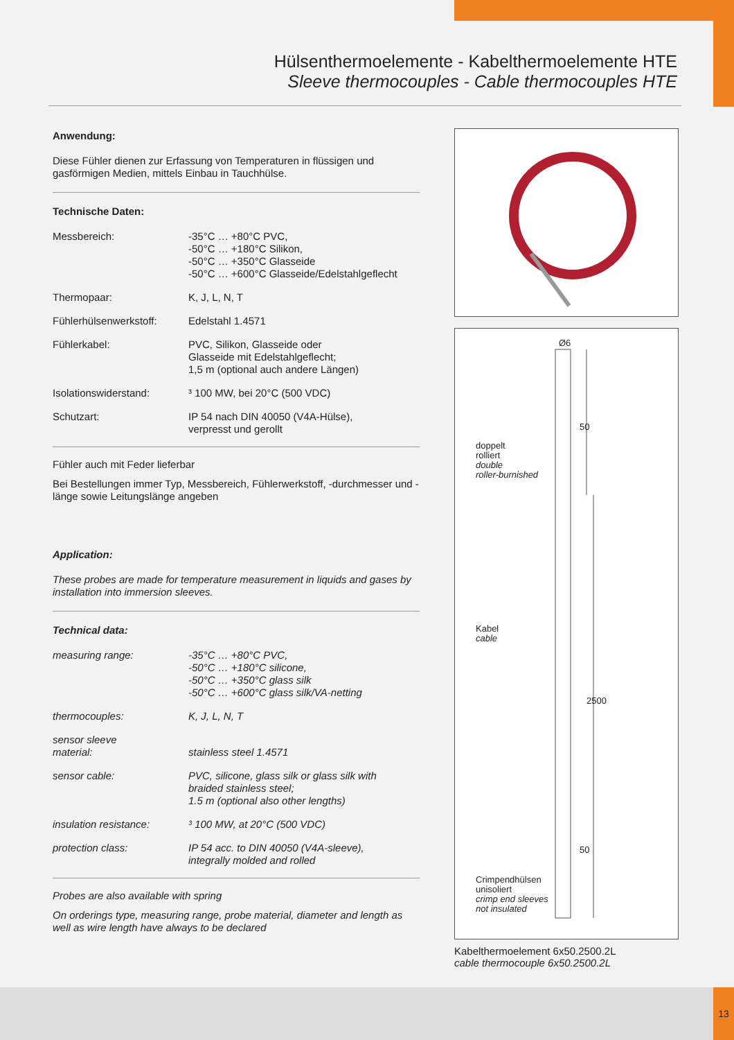Hülsenthermoelemente - Kabelthermoelemente HTE
Sleeve thermocouples - Cable thermocouples HTE
Anwendung:
Diese Fühler dienen zur Erfassung von Temperaturen in flüssigen und gasförmigen Medien, mittels Einbau in Tauchhülse.
Technische Daten:
| Messbereich: | -35°C … +80°C PVC, -50°C … +180°C Silikon, -50°C … +350°C Glasseide -50°C … +600°C Glasseide/Edelstahlgeflecht |
| Thermopaar: | K, J, L, N, T |
| Fühlerhülsenwerkstoff: | Edelstahl 1.4571 |
| Fühlerkabel: | PVC, Silikon, Glasseide oder Glasseide mit Edelstahlgeflecht; 1,5 m (optional auch andere Längen) |
| Isolationswiderstand: | ³ 100 MW, bei 20°C (500 VDC) |
| Schutzart: | IP 54 nach DIN 40050 (V4A-Hülse), verpresst und gerollt |
Fühler auch mit Feder lieferbar
Bei Bestellungen immer Typ, Messbereich, Fühlerwerkstoff, -durchmesser und -länge sowie Leitungslänge angeben
Application:
These probes are made for temperature measurement in liquids and gases by installation into immersion sleeves.
Technical data:
| measuring range: | -35°C … +80°C PVC, -50°C … +180°C silicone, -50°C … +350°C glass silk -50°C … +600°C glass silk/VA-netting |
| thermocouples: | K, J, L, N, T |
| sensor sleeve material: | stainless steel 1.4571 |
| sensor cable: | PVC, silicone, glass silk or glass silk with braided stainless steel; 1.5 m (optional also other lengths) |
| insulation resistance: | ³ 100 MW, at 20°C (500 VDC) |
| protection class: | IP 54 acc. to DIN 40050 (V4A-sleeve), integrally molded and rolled |
Probes are also available with spring
On orderings type, measuring range, probe material, diameter and length as well as wire length have always to be declared
Ø6
50
2500
50
doppelt
rolliert
double
roller-burnished
Kabel
cable
Crimpendhülsen
unisoliert
crimp end sleeves
not insulated
Kabelthermoelement 6x50.2500.2L
cable thermocouple 6x50.2500.2L
13